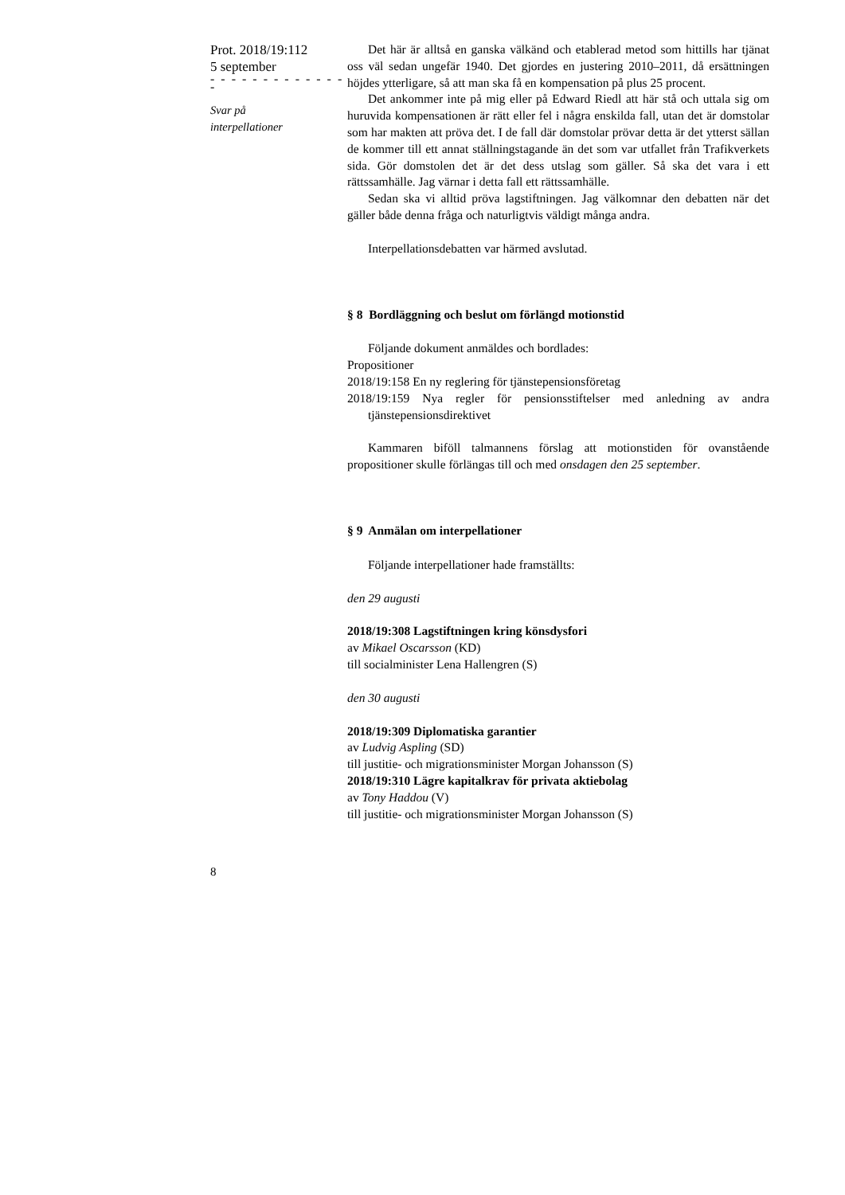Prot. 2018/19:112
5 september
- - - - - - - - - - - - - -
Svar på
interpellationer
Det här är alltså en ganska välkänd och etablerad metod som hittills har tjänat oss väl sedan ungefär 1940. Det gjordes en justering 2010–2011, då ersättningen höjdes ytterligare, så att man ska få en kompensation på plus 25 procent.
Det ankommer inte på mig eller på Edward Riedl att här stå och uttala sig om huruvida kompensationen är rätt eller fel i några enskilda fall, utan det är domstolar som har makten att pröva det. I de fall där domstolar prövar detta är det ytterst sällan de kommer till ett annat ställningstagande än det som var utfallet från Trafikverkets sida. Gör domstolen det är det dess utslag som gäller. Så ska det vara i ett rättssamhälle. Jag värnar i detta fall ett rättssamhälle.
Sedan ska vi alltid pröva lagstiftningen. Jag välkomnar den debatten när det gäller både denna fråga och naturligtvis väldigt många andra.
Interpellationsdebatten var härmed avslutad.
§ 8 Bordläggning och beslut om förlängd motionstid
Följande dokument anmäldes och bordlades:
Propositioner
2018/19:158 En ny reglering för tjänstepensionsföretag
2018/19:159 Nya regler för pensionsstiftelser med anledning av andra tjänstepensionsdirektivet
Kammaren biföll talmannens förslag att motionstiden för ovanstående propositioner skulle förlängas till och med onsdagen den 25 september.
§ 9 Anmälan om interpellationer
Följande interpellationer hade framställts:
den 29 augusti
2018/19:308 Lagstiftningen kring könsdysfori
av Mikael Oscarsson (KD)
till socialminister Lena Hallengren (S)
den 30 augusti
2018/19:309 Diplomatiska garantier
av Ludvig Aspling (SD)
till justitie- och migrationsminister Morgan Johansson (S)
2018/19:310 Lägre kapitalkrav för privata aktiebolag
av Tony Haddou (V)
till justitie- och migrationsminister Morgan Johansson (S)
8